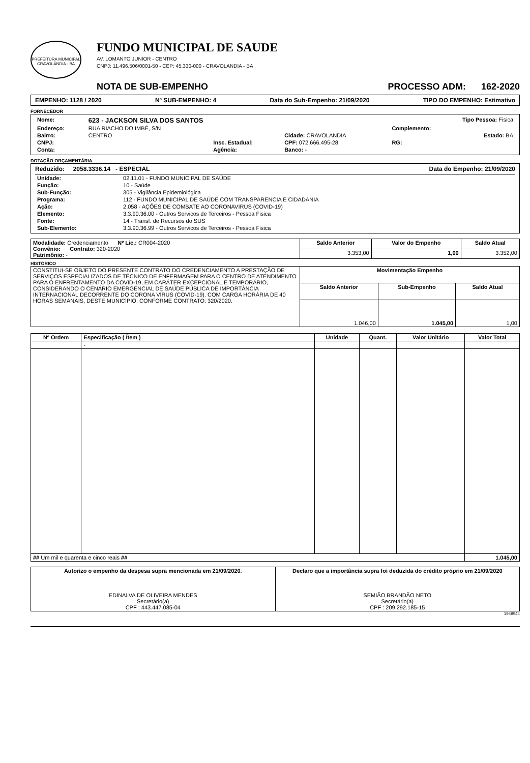PREFEITURA MUNICIPAL CRAVOLÂNDIA - BA
FUNDO MUNICIPAL DE SAUDE
AV. LOMANTO JUNIOR - CENTRO
CNPJ: 11.496.506/0001-50 - CEP: 45.330-000 - CRAVOLANDIA - BA
NOTA DE SUB-EMPENHO PROCESSO ADM: 162-2020
EMPENHO: 1128 / 2020 Nº SUB-EMPENHO: 4 Data do Sub-Empenho: 21/09/2020 TIPO DO EMPENHO: Estimativo
FORNECEDOR
| Nome: | 623 - JACKSON SILVA DOS SANTOS | | | Tipo Pessoa: Fisica | |
| Endereço: | RUA RIACHO DO IMBÉ, S/N | | | Complemento: | |
| Bairro: | CENTRO | | Cidade: CRAVOLANDIA | | Estado: BA |
| CNPJ: | | Insc. Estadual: | CPF: 072.666.495-28 | RG: | |
| Conta: | | Agência: | Banco: - | | |
DOTAÇÃO ORÇAMENTÁRIA
Reduzido: 2058.3336.14 - ESPECIAL Data do Empenho: 21/09/2020
| Unidade: | 02.11.01 - FUNDO MUNICIPAL DE SAÚDE |
| Função: | 10 - Saúde |
| Sub-Função: | 305 - Vigilância Epidemiológica |
| Programa: | 112 - FUNDO MUNICIPAL DE SAÚDE COM TRANSPARENCIA E CIDADANIA |
| Ação: | 2.058 - AÇÕES DE COMBATE AO CORONAVIRUS (COVID-19) |
| Elemento: | 3.3.90.36.00 - Outros Servicos de Terceiros - Pessoa Fisica |
| Fonte: | 14 - Transf. de Recursos do SUS |
| Sub-Elemento: | 3.3.90.36.99 - Outros Servicos de Terceiros - Pessoa Fisica |
| Modalidade: Credenciamento Nº Lic.: CR004-2020 Convênio: Contrato: 320-2020 Patrimônio: - | Saldo Anterior | Valor do Empenho | Saldo Atual |
| | 3.353,00 | 1,00 | 3.352,00 |
HISTÓRICO
| CONSTITUI-SE OBJETO DO PRESENTE CONTRATO DO CREDENCIAMENTO A PRESTAÇÃO DE SERVIÇOS ESPECIALIZADOS DE TÉCNICO DE ENFERMAGEM PARA O CENTRO DE ATENDIMENTO PARA O ENFRENTAMENTO DA COVID-19, EM CARÁTER EXCEPCIONAL E TEMPORÁRIO, CONSIDERANDO O CENÁRIO EMERGENCIAL DE SAÚDE PÚBLICA DE IMPORTÂNCIA INTERNACIONAL DECORRENTE DO CORONA VÍRUS (COVID-19). COM CARGA HORÁRIA DE 40 HORAS SEMANAIS, DESTE MUNICÍPIO. CONFORME CONTRATO: 320/2020. | Movimentação Empenho | | |
| | Saldo Anterior | Sub-Empenho | Saldo Atual |
| | 1.046,00 | 1.045,00 | 1,00 |
| Nº Ordem | Especificação ( Ítem ) | Unidade | Quant. | Valor Unitário | Valor Total |
| --- | --- | --- | --- | --- | --- |
| | - | | | | |
| ## Um mil e quarenta e cinco reais ## | | | | | 1.045,00 |
| Autorizo o empenho da despesa supra mencionada em 21/09/2020. EDINALVA DE OLIVEIRA MENDES Secretário(a) CPF : 443.447.085-04 | Declaro que a importância supra foi deduzida do crédito próprio em 21/09/2020 SEMIÃO BRANDÃO NETO Secretário(a) CPF : 209.292.185-15 |
1949944